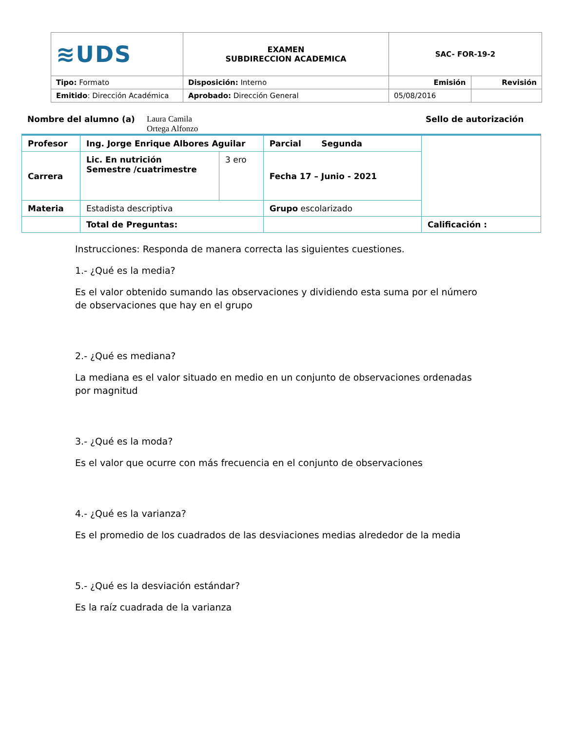| ≋UDS | EXAMEN SUBDIRECCION ACADEMICA | SAC- FOR-19-2 | |
| Tipo: Formato | Disposición: Interno | Emisión | Revisión |
| Emitido : Dirección Académica | Aprobado: Dirección General | 05/08/2016 | |
Nombre del alumno (a) Laura Camila
Ortega Alfonzo Sello de autorización
| Profesor | Ing. Jorge Enrique Albores Aguilar | | Parcial Segunda | |
| Carrera | Lic. En nutrición Semestre /cuatrimestre | 3 ero | Fecha 17 – Junio - 2021 | |
| Materia | Estadista descriptiva | | Grupo escolarizado | |
| | Total de Preguntas: | | | Calificación : |
Instrucciones: Responda de manera correcta las siguientes cuestiones.
1.- ¿Qué es la media?
Es el valor obtenido sumando las observaciones y dividiendo esta suma por el número de observaciones que hay en el grupo
2.- ¿Qué es mediana?
La mediana es el valor situado en medio en un conjunto de observaciones ordenadas por magnitud
3.- ¿Qué es la moda?
Es el valor que ocurre con más frecuencia en el conjunto de observaciones
4.- ¿Qué es la varianza?
Es el promedio de los cuadrados de las desviaciones medias alrededor de la media
5.- ¿Qué es la desviación estándar?
Es la raíz cuadrada de la varianza